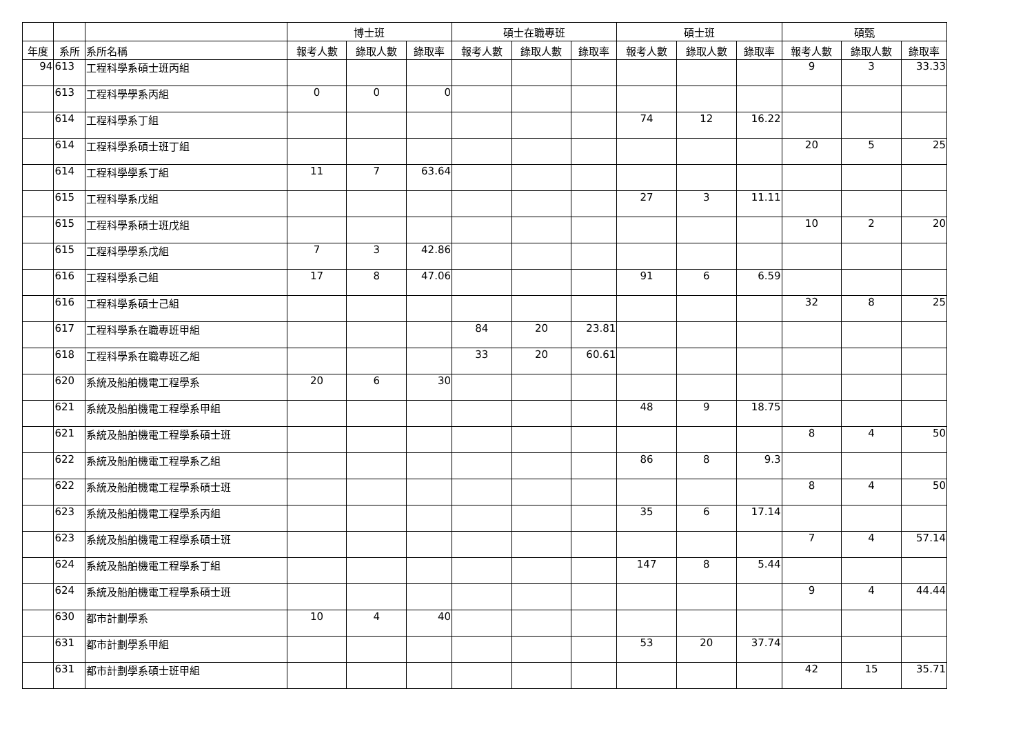| | | | 博士班 | | | 碩士在職專班 | | | 碩士班 | | | 碩甄 | | |
| --- | --- | --- | --- | --- | --- | --- | --- | --- | --- | --- | --- | --- | --- | --- |
| 年度 | 系所 | 系所名稱 | 報考人數 | 錄取人數 | 錄取率 | 報考人數 | 錄取人數 | 錄取率 | 報考人數 | 錄取人數 | 錄取率 | 報考人數 | 錄取人數 | 錄取率 |
| 94 | 613 | 工程科學系碩士班丙組 | | | | | | | | | | 9 | 3 | 33.33 |
| | 613 | 工程科學學系丙組 | 0 | 0 | 0 | | | | | | | | | |
| | 614 | 工程科學系丁組 | | | | | | | 74 | 12 | 16.22 | | | |
| | 614 | 工程科學系碩士班丁組 | | | | | | | | | | 20 | 5 | 25 |
| | 614 | 工程科學學系丁組 | 11 | 7 | 63.64 | | | | | | | | | |
| | 615 | 工程科學系戊組 | | | | | | | 27 | 3 | 11.11 | | | |
| | 615 | 工程科學系碩士班戊組 | | | | | | | | | | 10 | 2 | 20 |
| | 615 | 工程科學學系戊組 | 7 | 3 | 42.86 | | | | | | | | | |
| | 616 | 工程科學系己組 | 17 | 8 | 47.06 | | | | 91 | 6 | 6.59 | | | |
| | 616 | 工程科學系碩士己組 | | | | | | | | | | 32 | 8 | 25 |
| | 617 | 工程科學系在職專班甲組 | | | | 84 | 20 | 23.81 | | | | | | |
| | 618 | 工程科學系在職專班乙組 | | | | 33 | 20 | 60.61 | | | | | | |
| | 620 | 系統及船舶機電工程學系 | 20 | 6 | 30 | | | | | | | | | |
| | 621 | 系統及船舶機電工程學系甲組 | | | | | | | 48 | 9 | 18.75 | | | |
| | 621 | 系統及船舶機電工程學系碩士班 | | | | | | | | | | 8 | 4 | 50 |
| | 622 | 系統及船舶機電工程學系乙組 | | | | | | | 86 | 8 | 9.3 | | | |
| | 622 | 系統及船舶機電工程學系碩士班 | | | | | | | | | | 8 | 4 | 50 |
| | 623 | 系統及船舶機電工程學系丙組 | | | | | | | 35 | 6 | 17.14 | | | |
| | 623 | 系統及船舶機電工程學系碩士班 | | | | | | | | | | 7 | 4 | 57.14 |
| | 624 | 系統及船舶機電工程學系丁組 | | | | | | | 147 | 8 | 5.44 | | | |
| | 624 | 系統及船舶機電工程學系碩士班 | | | | | | | | | | 9 | 4 | 44.44 |
| | 630 | 都市計劃學系 | 10 | 4 | 40 | | | | | | | | | |
| | 631 | 都市計劃學系甲組 | | | | | | | 53 | 20 | 37.74 | | | |
| | 631 | 都市計劃學系碩士班甲組 | | | | | | | | | | 42 | 15 | 35.71 |